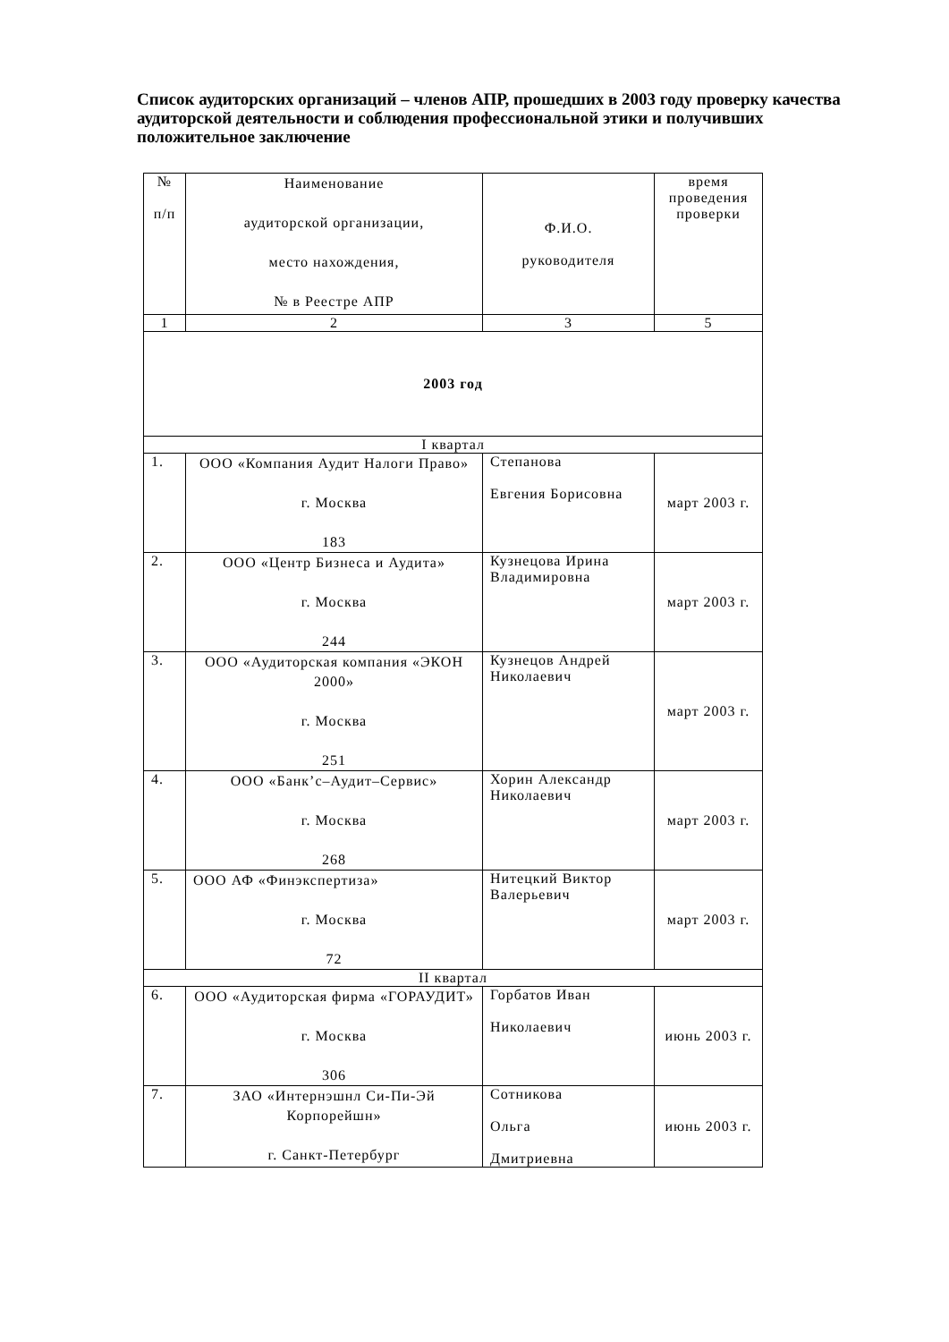Список аудиторских организаций – членов АПР, прошедших в 2003 году проверку качества аудиторской деятельности и соблюдения профессиональной этики и получивших положительное заключение
| № п/п | Наименование аудиторской организации, место нахождения, № в Реестре АПР | Ф.И.О. руководителя | время проведения проверки |
| --- | --- | --- | --- |
| 1 | 2 | 3 | 5 |
| 2003 год | | | |
| I квартал | | | |
| 1. | ООО «Компания Аудит Налоги Право» г. Москва 183 | Степанова Евгения Борисовна | март 2003 г. |
| 2. | ООО «Центр Бизнеса и Аудита» г. Москва 244 | Кузнецова Ирина Владимировна | март 2003 г. |
| 3. | ООО «Аудиторская компания «ЭКОН 2000» г. Москва 251 | Кузнецов Андрей Николаевич | март 2003 г. |
| 4. | ООО «Банк’с–Аудит–Сервис» г. Москва 268 | Хорин Александр Николаевич | март 2003 г. |
| 5. | ООО АФ «Финэкспертиза» г. Москва 72 | Нитецкий Виктор Валерьевич | март 2003 г. |
| II квартал | | | |
| 6. | ООО «Аудиторская фирма «ГОРАУДИТ» г. Москва 306 | Горбатов Иван Николаевич | июнь 2003 г. |
| 7. | ЗАО «Интернэшнл Си-Пи-Эй Корпорейшн» г. Санкт-Петербург | Сотникова Ольга Дмитриевна | июнь 2003 г. |